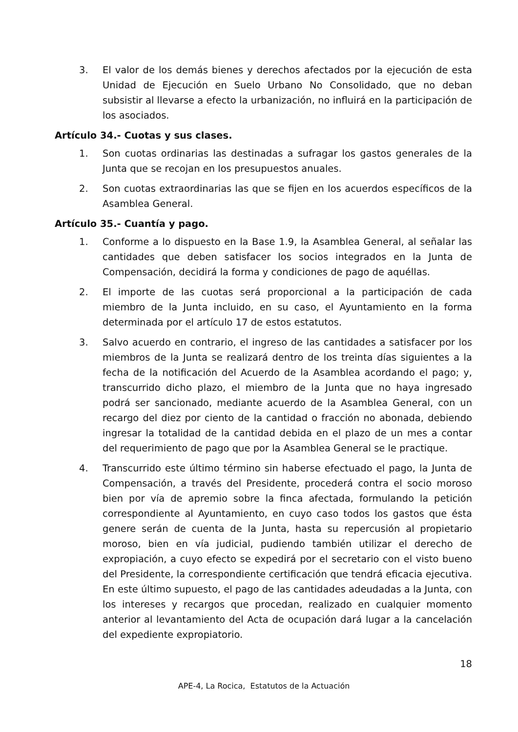3. El valor de los demás bienes y derechos afectados por la ejecución de esta Unidad de Ejecución en Suelo Urbano No Consolidado, que no deban subsistir al llevarse a efecto la urbanización, no influirá en la participación de los asociados.
Artículo 34.- Cuotas y sus clases.
1. Son cuotas ordinarias las destinadas a sufragar los gastos generales de la Junta que se recojan en los presupuestos anuales.
2. Son cuotas extraordinarias las que se fijen en los acuerdos específicos de la Asamblea General.
Artículo 35.- Cuantía y pago.
1. Conforme a lo dispuesto en la Base 1.9, la Asamblea General, al señalar las cantidades que deben satisfacer los socios integrados en la Junta de Compensación, decidirá la forma y condiciones de pago de aquéllas.
2. El importe de las cuotas será proporcional a la participación de cada miembro de la Junta incluido, en su caso, el Ayuntamiento en la forma determinada por el artículo 17 de estos estatutos.
3. Salvo acuerdo en contrario, el ingreso de las cantidades a satisfacer por los miembros de la Junta se realizará dentro de los treinta días siguientes a la fecha de la notificación del Acuerdo de la Asamblea acordando el pago; y, transcurrido dicho plazo, el miembro de la Junta que no haya ingresado podrá ser sancionado, mediante acuerdo de la Asamblea General, con un recargo del diez por ciento de la cantidad o fracción no abonada, debiendo ingresar la totalidad de la cantidad debida en el plazo de un mes a contar del requerimiento de pago que por la Asamblea General se le practique.
4. Transcurrido este último término sin haberse efectuado el pago, la Junta de Compensación, a través del Presidente, procederá contra el socio moroso bien por vía de apremio sobre la finca afectada, formulando la petición correspondiente al Ayuntamiento, en cuyo caso todos los gastos que ésta genere serán de cuenta de la Junta, hasta su repercusión al propietario moroso, bien en vía judicial, pudiendo también utilizar el derecho de expropiación, a cuyo efecto se expedirá por el secretario con el visto bueno del Presidente, la correspondiente certificación que tendrá eficacia ejecutiva. En este último supuesto, el pago de las cantidades adeudadas a la Junta, con los intereses y recargos que procedan, realizado en cualquier momento anterior al levantamiento del Acta de ocupación dará lugar a la cancelación del expediente expropiatorio.
18
APE-4, La Rocica, Estatutos de la Actuación